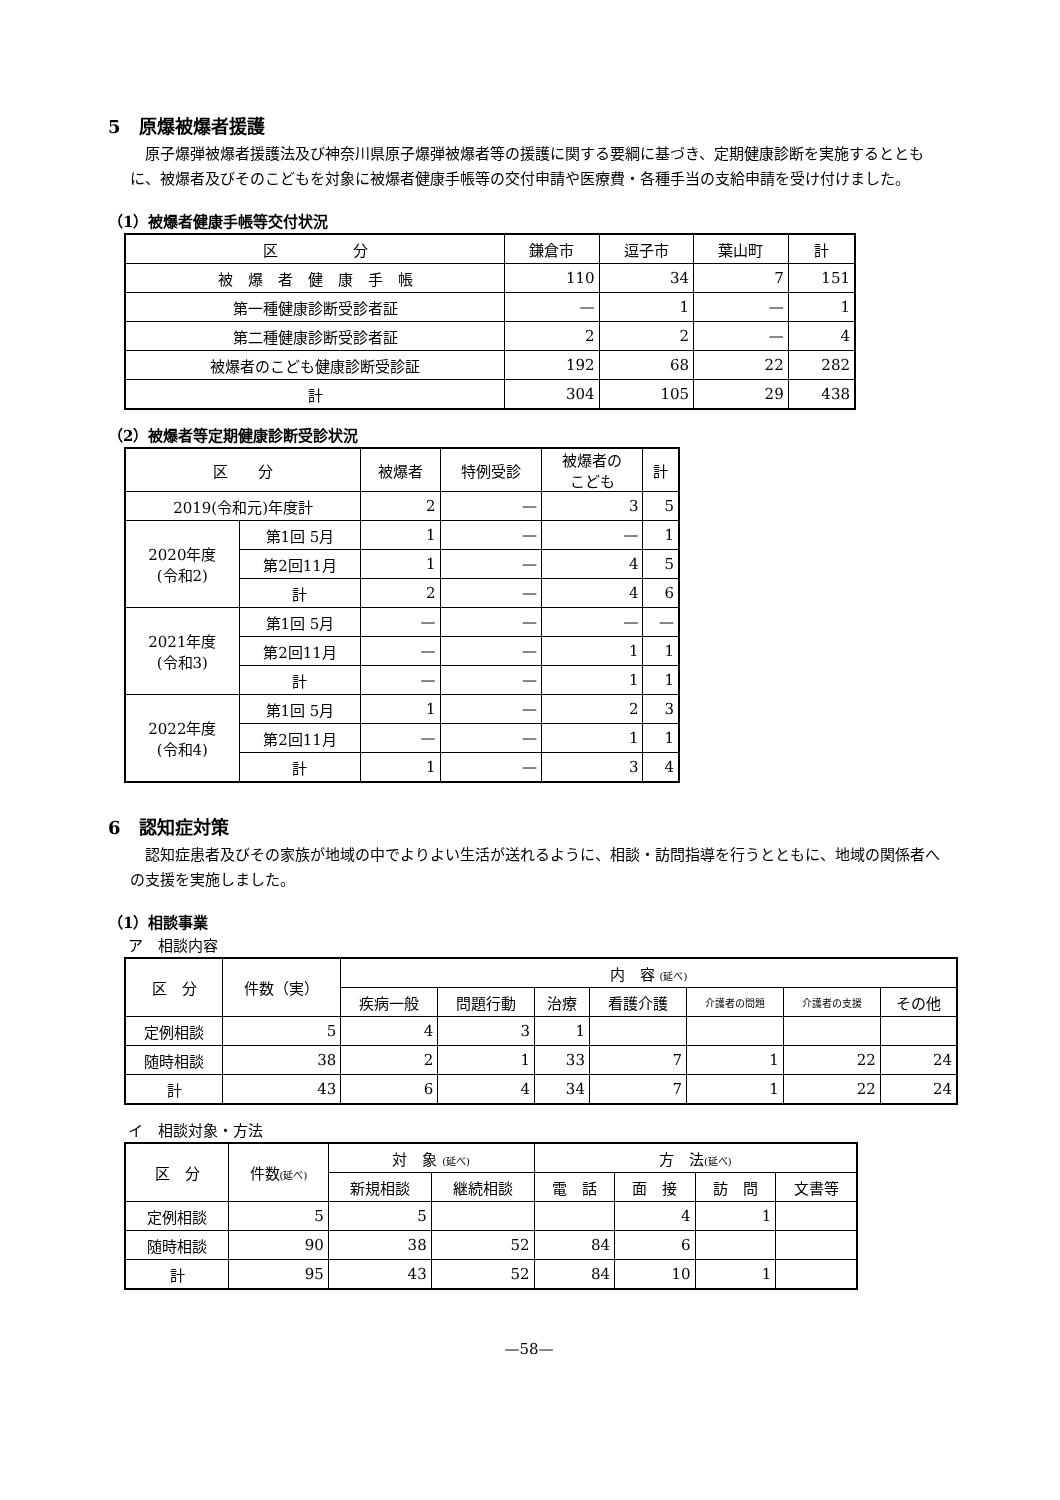5　原爆被爆者援護
原子爆弾被爆者援護法及び神奈川県原子爆弾被爆者等の援護に関する要綱に基づき、定期健康診断を実施するとともに、被爆者及びそのこどもを対象に被爆者健康手帳等の交付申請や医療費・各種手当の支給申請を受け付けました。
（1）被爆者健康手帳等交付状況
| 区 分 | 鎌倉市 | 逗子市 | 葉山町 | 計 |
| --- | --- | --- | --- | --- |
| 被 爆 者 健 康 手 帳 | 110 | 34 | 7 | 151 |
| 第一種健康診断受診者証 | — | 1 | — | 1 |
| 第二種健康診断受診者証 | 2 | 2 | — | 4 |
| 被爆者のこども健康診断受診証 | 192 | 68 | 22 | 282 |
| 計 | 304 | 105 | 29 | 438 |
（2）被爆者等定期健康診断受診状況
| 区 分 | | 被爆者 | 特例受診 | 被爆者の こども | 計 |
| --- | --- | --- | --- | --- | --- |
| 2019(令和元)年度計 | | 2 | — | 3 | 5 |
| 2020年度 (令和2) | 第1回 5月 | 1 | — | — | 1 |
| | 第2回11月 | 1 | — | 4 | 5 |
| | 計 | 2 | — | 4 | 6 |
| 2021年度 (令和3) | 第1回 5月 | — | — | — | — |
| | 第2回11月 | — | — | 1 | 1 |
| | 計 | — | — | 1 | 1 |
| 2022年度 (令和4) | 第1回 5月 | 1 | — | 2 | 3 |
| | 第2回11月 | — | — | 1 | 1 |
| | 計 | 1 | — | 3 | 4 |
6　認知症対策
認知症患者及びその家族が地域の中でよりよい生活が送れるように、相談・訪問指導を行うとともに、地域の関係者への支援を実施しました。
（1）相談事業
ア　相談内容
| 区 分 | 件数（実） | 内 容 (延べ) | | | | | | |
| --- | --- | --- | --- | --- | --- | --- | --- | --- |
| | | 疾病一般 | 問題行動 | 治療 | 看護介護 | 介護者の問題 | 介護者の支援 | その他 |
| 定例相談 | 5 | 4 | 3 | 1 | | | | |
| 随時相談 | 38 | 2 | 1 | 33 | 7 | 1 | 22 | 24 |
| 計 | 43 | 6 | 4 | 34 | 7 | 1 | 22 | 24 |
イ　相談対象・方法
| 区 分 | 件数 (延べ) | 対 象 (延べ) | | 方 法 (延べ) | | | |
| --- | --- | --- | --- | --- | --- | --- | --- |
| | | 新規相談 | 継続相談 | 電 話 | 面 接 | 訪 問 | 文書等 |
| 定例相談 | 5 | 5 | | | 4 | 1 | |
| 随時相談 | 90 | 38 | 52 | 84 | 6 | | |
| 計 | 95 | 43 | 52 | 84 | 10 | 1 | |
—58—